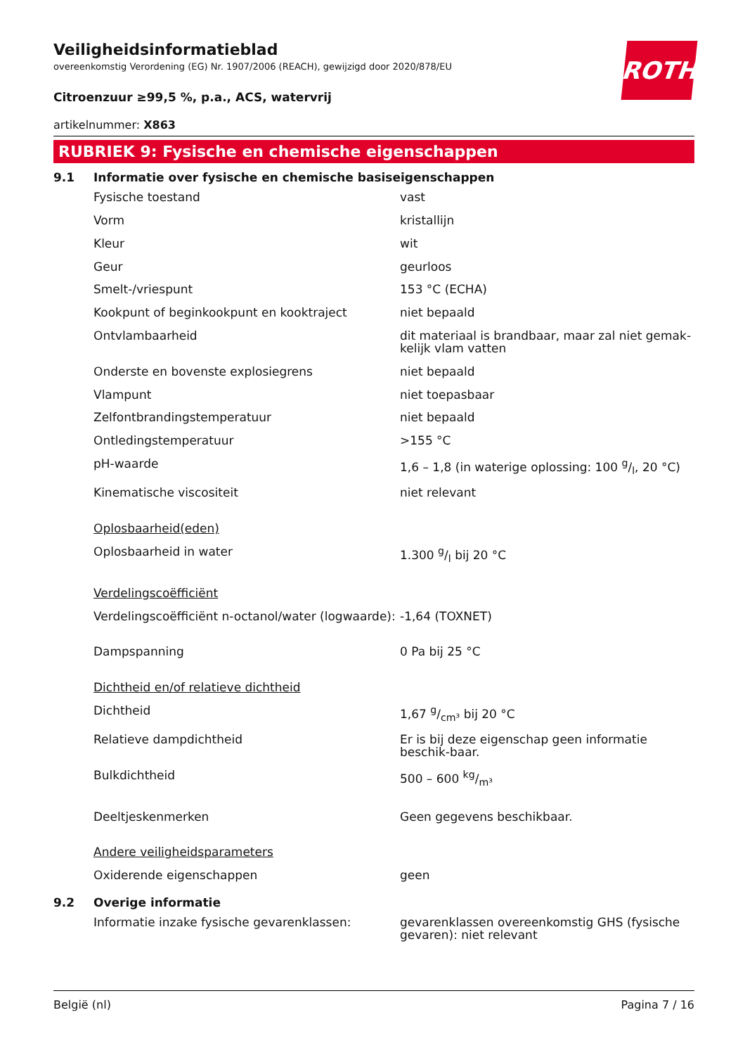ROTH
Veiligheidsinformatieblad
overeenkomstig Verordening (EG) Nr. 1907/2006 (REACH), gewijzigd door 2020/878/EU
Citroenzuur ≥99,5 %, p.a., ACS, watervrij
artikelnummer: X863
RUBRIEK 9: Fysische en chemische eigenschappen
9.1 Informatie over fysische en chemische basiseigenschappen
| Fysische toestand | vast |
| Vorm | kristallijn |
| Kleur | wit |
| Geur | geurloos |
| Smelt-/vriespunt | 153 °C (ECHA) |
| Kookpunt of beginkookpunt en kooktraject | niet bepaald |
| Ontvlambaarheid | dit materiaal is brandbaar, maar zal niet gemak-kelijk vlam vatten |
| Onderste en bovenste explosiegrens | niet bepaald |
| Vlampunt | niet toepasbaar |
| Zelfontbrandingstemperatuur | niet bepaald |
| Ontledingstemperatuur | >155 °C |
| pH-waarde | 1,6 – 1,8 (in waterige oplossing: 100 g/l, 20 °C) |
| Kinematische viscositeit | niet relevant |
| Oplosbaarheid(eden) | |
| Oplosbaarheid in water | 1.300 g/l bij 20 °C |
| Verdelingscoëfficiënt | |
| Verdelingscoëfficiënt n-octanol/water (logwaarde): | -1,64 (TOXNET) |
| Dampspanning | 0 Pa bij 25 °C |
| Dichtheid en/of relatieve dichtheid | |
| Dichtheid | 1,67 g/cm³ bij 20 °C |
| Relatieve dampdichtheid | Er is bij deze eigenschap geen informatie beschik-baar. |
| Bulkdichtheid | 500 – 600 kg/m³ |
| Deeltjeskenmerken | Geen gegevens beschikbaar. |
| Andere veiligheidsparameters | |
| Oxiderende eigenschappen | geen |
9.2 Overige informatie
| Informatie inzake fysische gevarenklassen: | gevarenklassen overeenkomstig GHS (fysische gevaren): niet relevant |
België (nl) Pagina 7 / 16